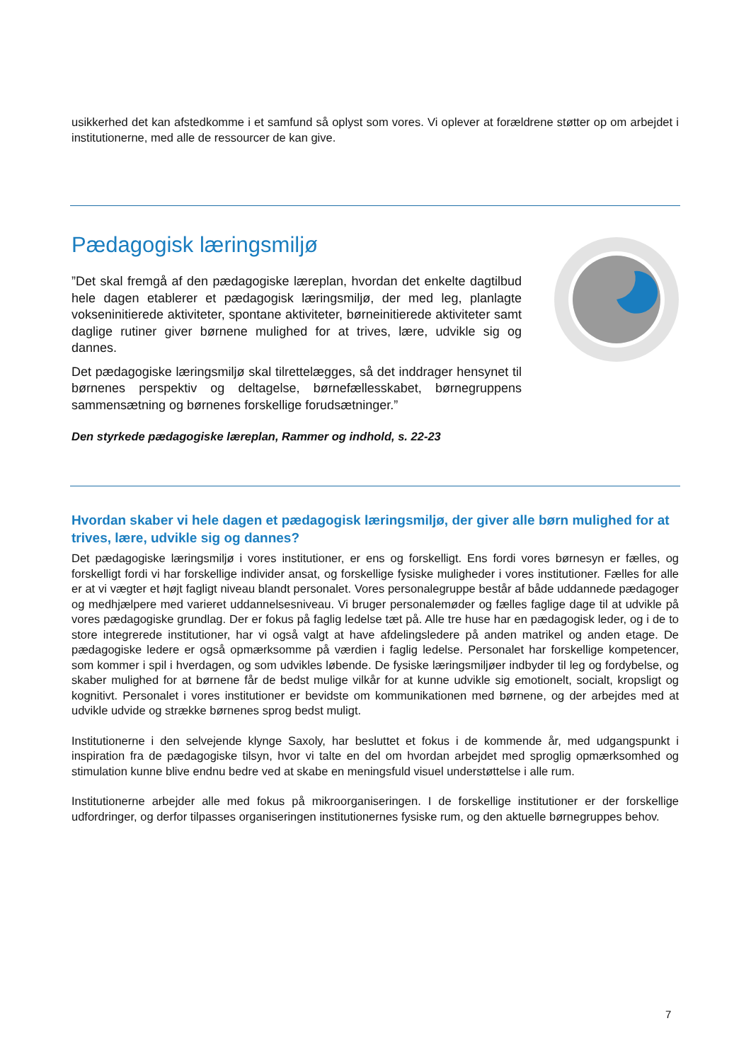usikkerhed det kan afstedkomme i et samfund så oplyst som vores. Vi oplever at forældrene støtter op om arbejdet i institutionerne, med alle de ressourcer de kan give.
Pædagogisk læringsmiljø
”Det skal fremgå af den pædagogiske læreplan, hvordan det enkelte dagtilbud hele dagen etablerer et pædagogisk læringsmiljø, der med leg, planlagte vokseninitierede aktiviteter, spontane aktiviteter, børneinitierede aktiviteter samt daglige rutiner giver børnene mulighed for at trives, lære, udvikle sig og dannes.
Det pædagogiske læringsmiljø skal tilrettelægges, så det inddrager hensynet til børnenes perspektiv og deltagelse, børnefællesskabet, børnegruppens sammensætning og børnenes forskellige forudsætninger.”
Den styrkede pædagogiske læreplan, Rammer og indhold, s. 22-23
Hvordan skaber vi hele dagen et pædagogisk læringsmiljø, der giver alle børn mulighed for at trives, lære, udvikle sig og dannes?
Det pædagogiske læringsmiljø i vores institutioner, er ens og forskelligt. Ens fordi vores børnesyn er fælles, og forskelligt fordi vi har forskellige individer ansat, og forskellige fysiske muligheder i vores institutioner. Fælles for alle er at vi vægter et højt fagligt niveau blandt personalet. Vores personalegruppe består af både uddannede pædagoger og medhjælpere med varieret uddannelsesniveau. Vi bruger personalemøder og fælles faglige dage til at udvikle på vores pædagogiske grundlag. Der er fokus på faglig ledelse tæt på. Alle tre huse har en pædagogisk leder, og i de to store integrerede institutioner, har vi også valgt at have afdelingsledere på anden matrikel og anden etage. De pædagogiske ledere er også opmærksomme på værdien i faglig ledelse. Personalet har forskellige kompetencer, som kommer i spil i hverdagen, og som udvikles løbende. De fysiske læringsmiljøer indbyder til leg og fordybelse, og skaber mulighed for at børnene får de bedst mulige vilkår for at kunne udvikle sig emotionelt, socialt, kropsligt og kognitivt. Personalet i vores institutioner er bevidste om kommunikationen med børnene, og der arbejdes med at udvikle udvide og strække børnenes sprog bedst muligt.
Institutionerne i den selvejende klynge Saxoly, har besluttet et fokus i de kommende år, med udgangspunkt i inspiration fra de pædagogiske tilsyn, hvor vi talte en del om hvordan arbejdet med sproglig opmærksomhed og stimulation kunne blive endnu bedre ved at skabe en meningsfuld visuel understøttelse i alle rum.
Institutionerne arbejder alle med fokus på mikroorganiseringen. I de forskellige institutioner er der forskellige udfordringer, og derfor tilpasses organiseringen institutionernes fysiske rum, og den aktuelle børnegruppes behov.
7